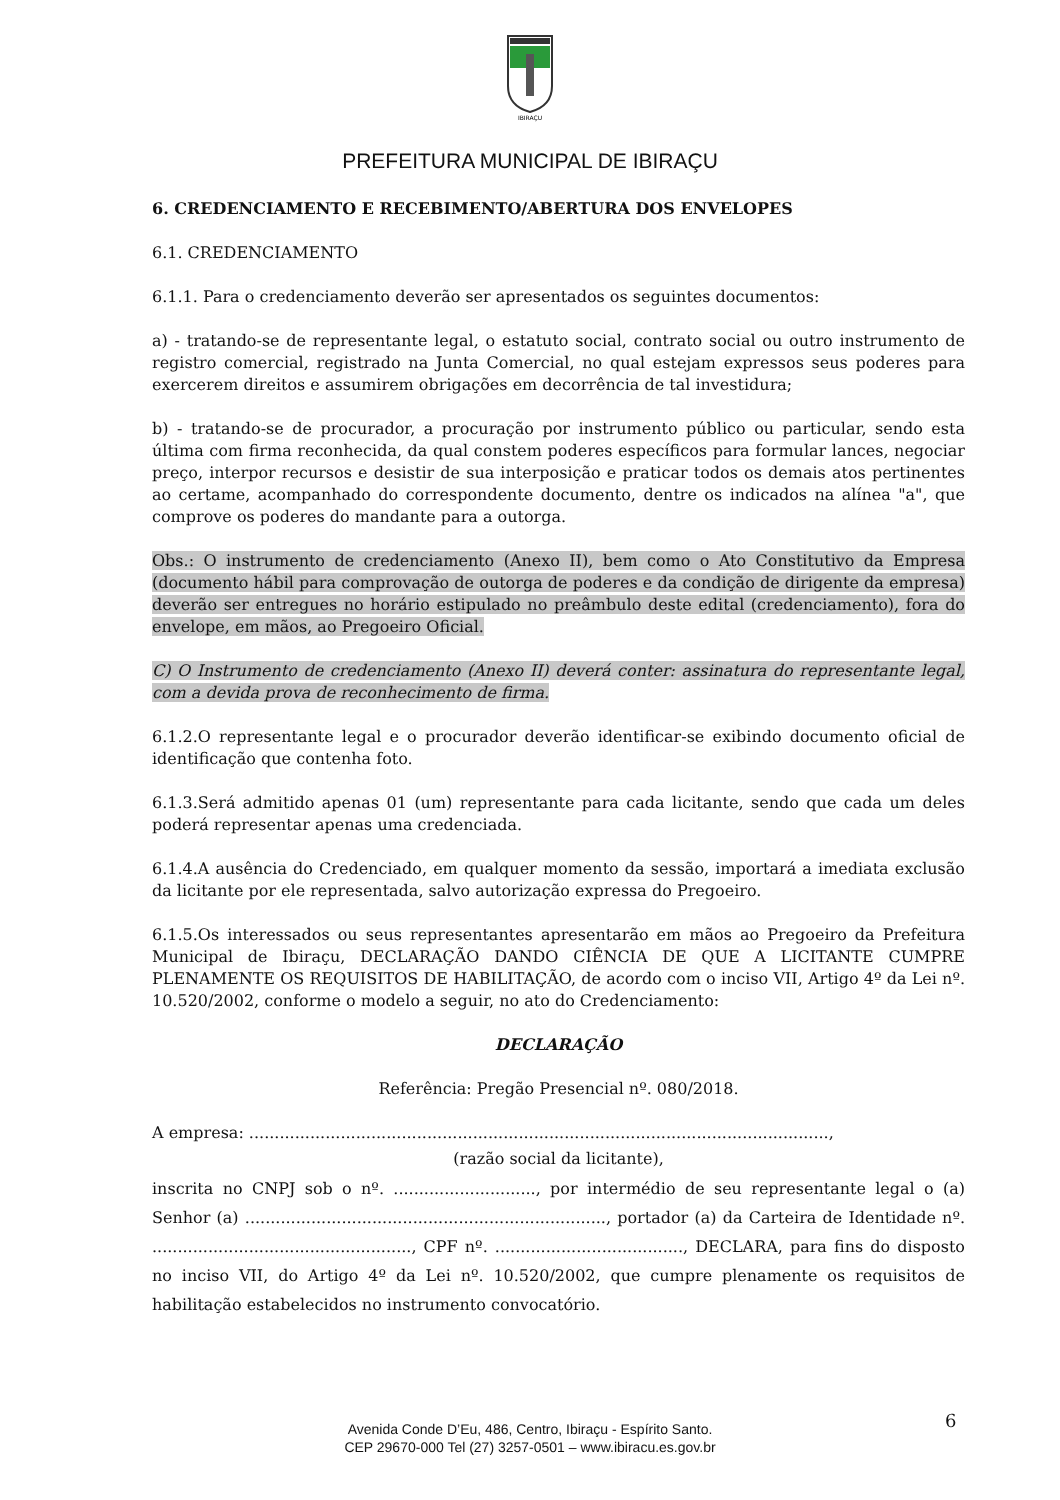IBIRAÇU
PREFEITURA MUNICIPAL DE IBIRAÇU
6. CREDENCIAMENTO E RECEBIMENTO/ABERTURA DOS ENVELOPES
6.1. CREDENCIAMENTO
6.1.1. Para o credenciamento deverão ser apresentados os seguintes documentos:
a) - tratando-se de representante legal, o estatuto social, contrato social ou outro instrumento de registro comercial, registrado na Junta Comercial, no qual estejam expressos seus poderes para exercerem direitos e assumirem obrigações em decorrência de tal investidura;
b) - tratando-se de procurador, a procuração por instrumento público ou particular, sendo esta última com firma reconhecida, da qual constem poderes específicos para formular lances, negociar preço, interpor recursos e desistir de sua interposição e praticar todos os demais atos pertinentes ao certame, acompanhado do correspondente documento, dentre os indicados na alínea "a", que comprove os poderes do mandante para a outorga.
Obs.: O instrumento de credenciamento (Anexo II), bem como o Ato Constitutivo da Empresa (documento hábil para comprovação de outorga de poderes e da condição de dirigente da empresa) deverão ser entregues no horário estipulado no preâmbulo deste edital (credenciamento), fora do envelope, em mãos, ao Pregoeiro Oficial.
C) O Instrumento de credenciamento (Anexo II) deverá conter: assinatura do representante legal, com a devida prova de reconhecimento de firma.
6.1.2.O representante legal e o procurador deverão identificar-se exibindo documento oficial de identificação que contenha foto.
6.1.3.Será admitido apenas 01 (um) representante para cada licitante, sendo que cada um deles poderá representar apenas uma credenciada.
6.1.4.A ausência do Credenciado, em qualquer momento da sessão, importará a imediata exclusão da licitante por ele representada, salvo autorização expressa do Pregoeiro.
6.1.5.Os interessados ou seus representantes apresentarão em mãos ao Pregoeiro da Prefeitura Municipal de Ibiraçu, DECLARAÇÃO DANDO CIÊNCIA DE QUE A LICITANTE CUMPRE PLENAMENTE OS REQUISITOS DE HABILITAÇÃO, de acordo com o inciso VII, Artigo 4º da Lei nº. 10.520/2002, conforme o modelo a seguir, no ato do Credenciamento:
DECLARAÇÃO
Referência: Pregão Presencial nº. 080/2018.
A empresa: ..................................................................................................................,
(razão social da licitante),
inscrita no CNPJ sob o nº. ............................, por intermédio de seu representante legal o (a) Senhor (a) ......................................................................., portador (a) da Carteira de Identidade nº. ..................................................., CPF nº. ....................................., DECLARA, para fins do disposto no inciso VII, do Artigo 4º da Lei nº. 10.520/2002, que cumpre plenamente os requisitos de habilitação estabelecidos no instrumento convocatório.
Avenida Conde D’Eu, 486, Centro, Ibiraçu - Espírito Santo.
CEP 29670-000 Tel (27) 3257-0501 – www.ibiracu.es.gov.br
6